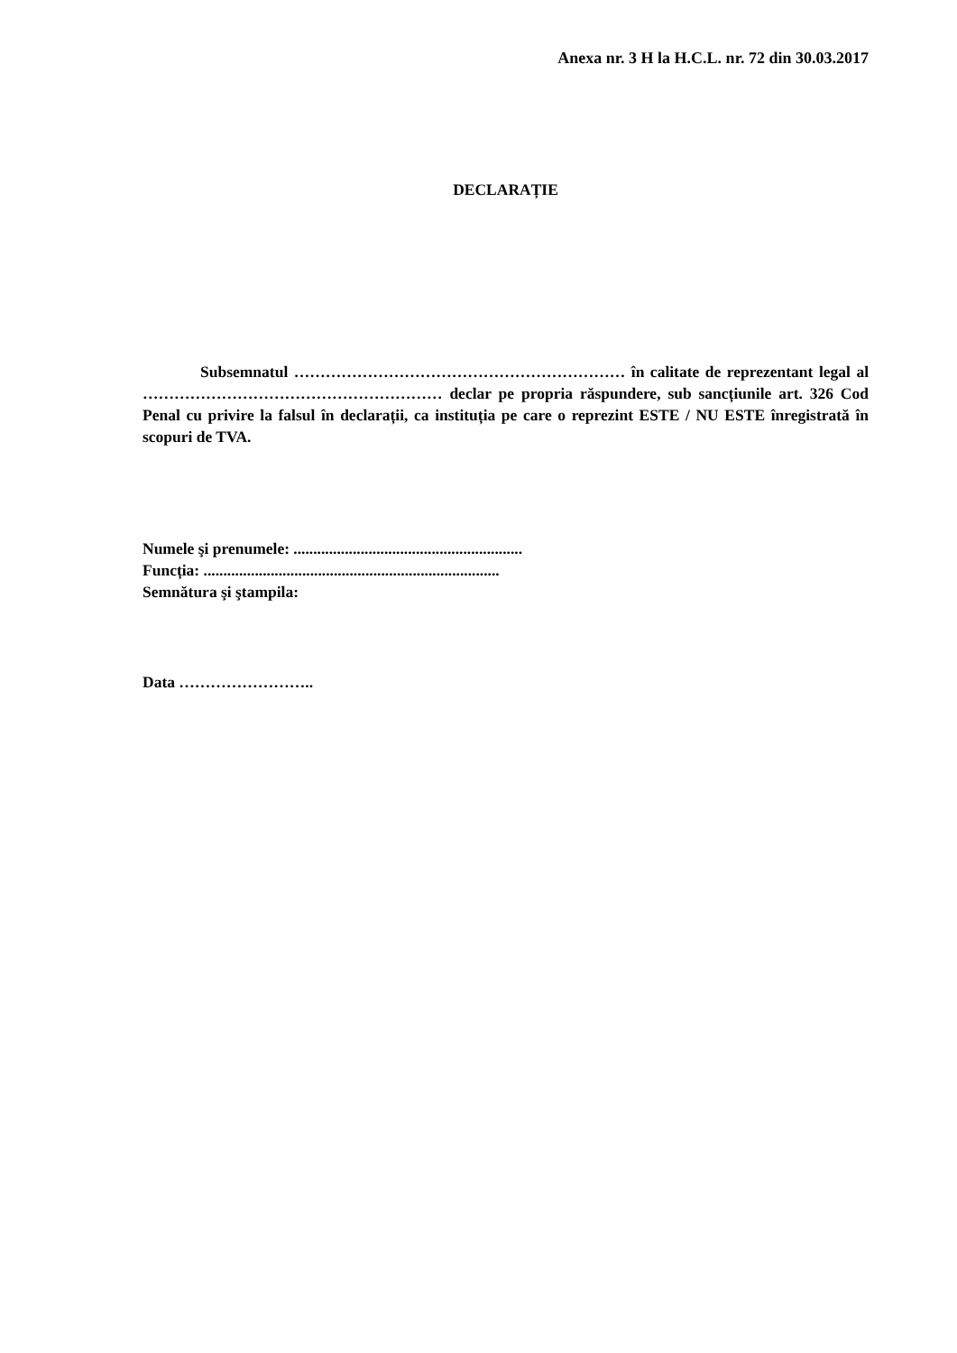Anexa nr. 3 H la H.C.L. nr. 72 din 30.03.2017
DECLARAȚIE
Subsemnatul ……………………………………………………… în calitate de reprezentant legal al ………………………………………………… declar pe propria răspundere, sub sancțiunile art. 326 Cod Penal cu privire la falsul în declarații, ca instituția pe care o reprezint ESTE / NU ESTE înregistrată în scopuri de TVA.
Numele şi prenumele: ..........................................................
Funcția: ...........................................................................
Semnătura şi ştampila:
Data ……………………..